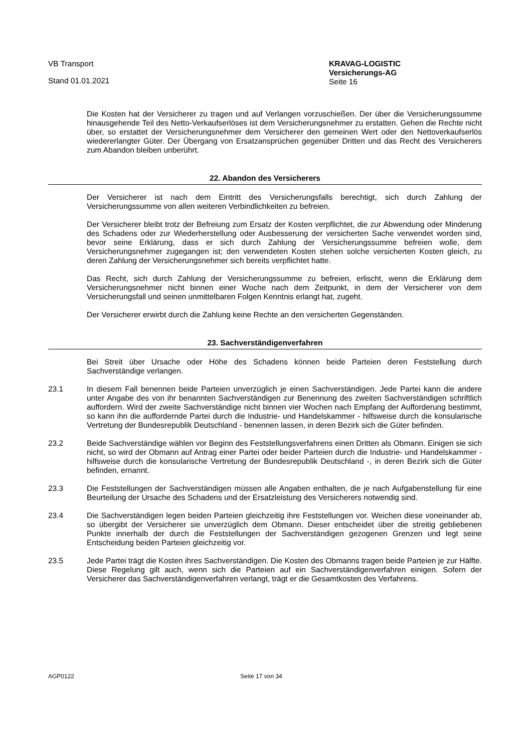VB Transport
Stand 01.01.2021
KRAVAG-LOGISTIC
Versicherungs-AG
Seite 16
Die Kosten hat der Versicherer zu tragen und auf Verlangen vorzuschießen. Der über die Versicherungssumme hinausgehende Teil des Netto-Verkaufserlöses ist dem Versicherungsnehmer zu erstatten. Gehen die Rechte nicht über, so erstattet der Versicherungsnehmer dem Versicherer den gemeinen Wert oder den Nettoverkaufserlös wiedererlangter Güter. Der Übergang von Ersatzansprüchen gegenüber Dritten und das Recht des Versicherers zum Abandon bleiben unberührt.
22. Abandon des Versicherers
Der Versicherer ist nach dem Eintritt des Versicherungsfalls berechtigt, sich durch Zahlung der Versicherungssumme von allen weiteren Verbindlichkeiten zu befreien.
Der Versicherer bleibt trotz der Befreiung zum Ersatz der Kosten verpflichtet, die zur Abwendung oder Minderung des Schadens oder zur Wiederherstellung oder Ausbesserung der versicherten Sache verwendet worden sind, bevor seine Erklärung, dass er sich durch Zahlung der Versicherungssumme befreien wolle, dem Versicherungsnehmer zugegangen ist; den verwendeten Kosten stehen solche versicherten Kosten gleich, zu deren Zahlung der Versicherungsnehmer sich bereits verpflichtet hatte.
Das Recht, sich durch Zahlung der Versicherungssumme zu befreien, erlischt, wenn die Erklärung dem Versicherungsnehmer nicht binnen einer Woche nach dem Zeitpunkt, in dem der Versicherer von dem Versicherungsfall und seinen unmittelbaren Folgen Kenntnis erlangt hat, zugeht.
Der Versicherer erwirbt durch die Zahlung keine Rechte an den versicherten Gegenständen.
23. Sachverständigenverfahren
Bei Streit über Ursache oder Höhe des Schadens können beide Parteien deren Feststellung durch Sachverständige verlangen.
23.1 In diesem Fall benennen beide Parteien unverzüglich je einen Sachverständigen. Jede Partei kann die andere unter Angabe des von ihr benannten Sachverständigen zur Benennung des zweiten Sachverständigen schriftlich auffordern. Wird der zweite Sachverständige nicht binnen vier Wochen nach Empfang der Aufforderung bestimmt, so kann ihn die auffordernde Partei durch die Industrie- und Handelskammer - hilfsweise durch die konsularische Vertretung der Bundesrepublik Deutschland - benennen lassen, in deren Bezirk sich die Güter befinden.
23.2 Beide Sachverständige wählen vor Beginn des Feststellungsverfahrens einen Dritten als Obmann. Einigen sie sich nicht, so wird der Obmann auf Antrag einer Partei oder beider Parteien durch die Industrie- und Handelskammer - hilfsweise durch die konsularische Vertretung der Bundesrepublik Deutschland -, in deren Bezirk sich die Güter befinden, ernannt.
23.3 Die Feststellungen der Sachverständigen müssen alle Angaben enthalten, die je nach Aufgabenstellung für eine Beurteilung der Ursache des Schadens und der Ersatzleistung des Versicherers notwendig sind.
23.4 Die Sachverständigen legen beiden Parteien gleichzeitig ihre Feststellungen vor. Weichen diese voneinander ab, so übergibt der Versicherer sie unverzüglich dem Obmann. Dieser entscheidet über die streitig gebliebenen Punkte innerhalb der durch die Feststellungen der Sachverständigen gezogenen Grenzen und legt seine Entscheidung beiden Parteien gleichzeitig vor.
23.5 Jede Partei trägt die Kosten ihres Sachverständigen. Die Kosten des Obmanns tragen beide Parteien je zur Hälfte. Diese Regelung gilt auch, wenn sich die Parteien auf ein Sachverständigenverfahren einigen. Sofern der Versicherer das Sachverständigenverfahren verlangt, trägt er die Gesamtkosten des Verfahrens.
AGP0122 Seite 17 von 34